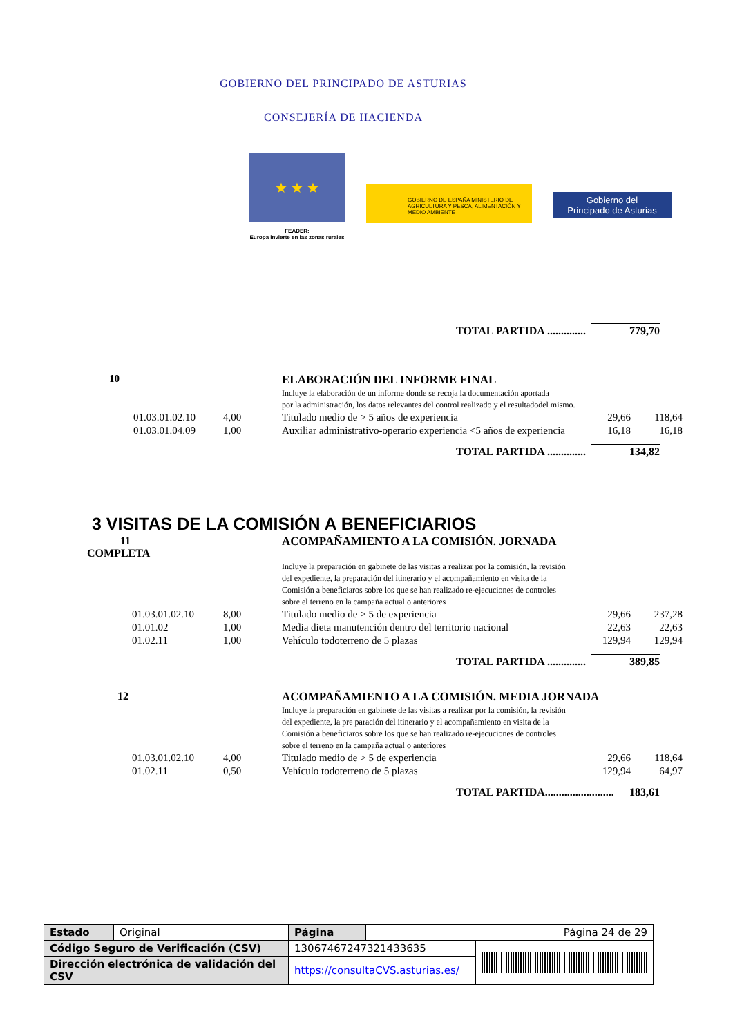GOBIERNO DEL PRINCIPADO DE ASTURIAS
CONSEJERÍA DE HACIENDA
★ ★ ★
FEADER:
Europa invierte en las zonas rurales
GOBIERNO DE ESPAÑA MINISTERIO DE AGRICULTURA Y PESCA, ALIMENTACIÓN Y MEDIO AMBIENTE
Gobierno del
Principado de Asturias
| TOTAL PARTIDA .............. | 779,70 |
| 10 | | | ELABORACIÓN DEL INFORME FINAL Incluye la elaboración de un informe donde se recoja la documentación aportada por la administración, los datos relevantes del control realizado y el resultadodel mismo. | | |
| | 01.03.01.02.10 | 4,00 | Titulado medio de > 5 años de experiencia | 29,66 | 118,64 |
| | 01.03.01.04.09 | 1,00 | Auxiliar administrativo-operario experiencia <5 años de experiencia | 16,18 | 16,18 |
| TOTAL PARTIDA .............. | 134,82 |
3 VISITAS DE LA COMISIÓN A BENEFICIARIOS
| 11 COMPLETA | | | ACOMPAÑAMIENTO A LA COMISIÓN. JORNADA Incluye la preparación en gabinete de las visitas a realizar por la comisión, la revisión del expediente, la preparación del itinerario y el acompañamiento en visita de la Comisión a beneficiaros sobre los que se han realizado re-ejecuciones de controles sobre el terreno en la campaña actual o anteriores | | |
| | 01.03.01.02.10 | 8,00 | Titulado medio de > 5 de experiencia | 29,66 | 237,28 |
| | 01.01.02 | 1,00 | Media dieta manutención dentro del territorio nacional | 22,63 | 22,63 |
| | 01.02.11 | 1,00 | Vehículo todoterreno de 5 plazas | 129,94 | 129,94 |
| TOTAL PARTIDA .............. | 389,85 |
| 12 | | | ACOMPAÑAMIENTO A LA COMISIÓN. MEDIA JORNADA Incluye la preparación en gabinete de las visitas a realizar por la comisión, la revisión del expediente, la pre paración del itinerario y el acompañamiento en visita de la Comisión a beneficiaros sobre los que se han realizado re-ejecuciones de controles sobre el terreno en la campaña actual o anteriores | | |
| | 01.03.01.02.10 | 4,00 | Titulado medio de > 5 de experiencia | 29,66 | 118,64 |
| | 01.02.11 | 0,50 | Vehículo todoterreno de 5 plazas | 129,94 | 64,97 |
| TOTAL PARTIDA......................... | 183,61 |
| Estado | Original | Página | Página 24 de 29 | |
| Código Seguro de Verificación (CSV) | | 13067467247321433635 | | |
| Dirección electrónica de validación del CSV | | https://consultaCVS.asturias.es/ | | |